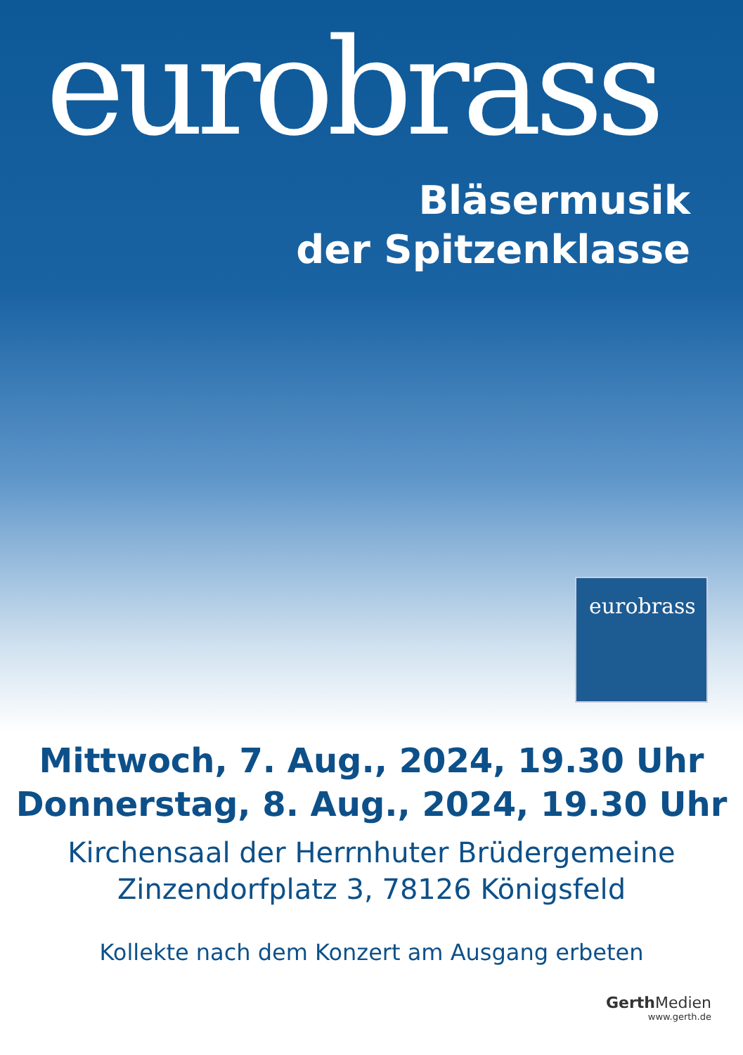eurobrass
Bläsermusik
der Spitzenklasse
eurobrass
Mittwoch, 7. Aug., 2024, 19.30 Uhr
Donnerstag, 8. Aug., 2024, 19.30 Uhr
Kirchensaal der Herrnhuter Brüdergemeine
Zinzendorfplatz 3, 78126 Königsfeld
Kollekte nach dem Konzert am Ausgang erbeten
Gerth Medien
www.gerth.de